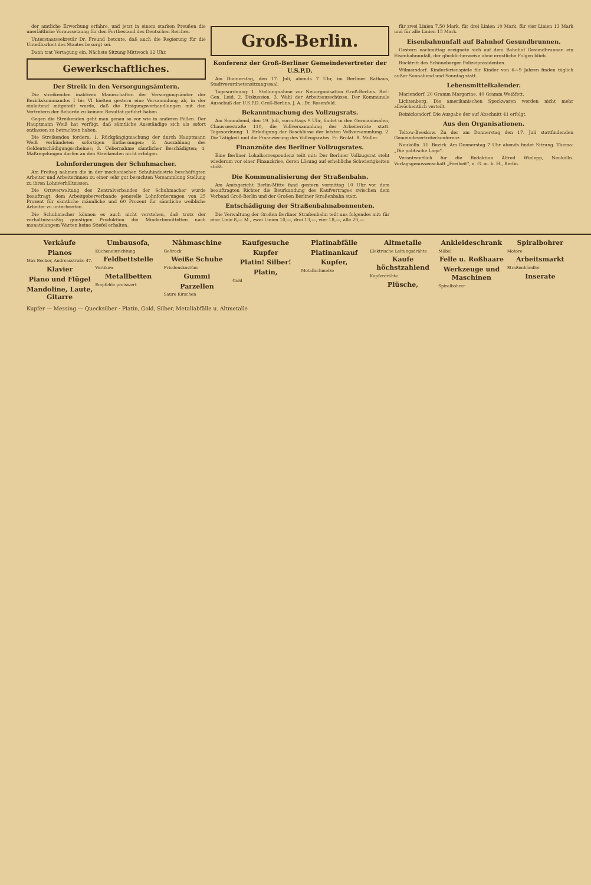der amtliche Erwerbung erfahre, und jetzt in einem starken Preußen die unerläßliche Voraussetzung für den Fortbestand des Deutschen Reiches.
Unterstaatssekretär Dr. Freund betonte, daß auch die Regierung für die Unteilbarkeit des Staates besorgt sei.
Dann trat Vertagung ein. Nächste Sitzung Mittwoch 12 Uhr.
Gewerkschaftliches.
Der Streik in den Versorgungsämtern.
Die streikenden inaktiven Mannschaften der Versorgungsämter der Bezirkskommandos I bis VI hielten gestern eine Versammlung ab, in der einleitend mitgeteilt wurde, daß die Einigungsverhandlungen mit den Vertretern der Behörde zu keinem Resultat geführt haben.
Gegen die Streikenden geht man genau so vor wie in anderen Fällen. Der Hauptmann Weiß hat verfügt, daß sämtliche Ausständige sich als sofort entlassen zu betrachten haben.
Die Streikenden fordern: 1. Rückgängigmachung der durch Hauptmann Weiß verkündeten sofortigen Entlassungen; 2. Auszahlung des Geldentschädigungsscheines; 3. Uebernahme sämtlicher Beschädigten; 4. Maßregelungen dürfen an den Streikenden nicht erfolgen.
Lohnforderungen der Schuhmacher.
Am Freitag nahmen die in der mechanischen Schuhindustrie beschäftigten Arbeiter und Arbeiterinnen zu einer sehr gut besuchten Versammlung Stellung zu ihren Lohnverhältnissen.
Die Ortsverwaltung des Zentralverbandes der Schuhmacher wurde beauftragt, dem Arbeitgeberverbande generelle Lohnforderungen von 25 Prozent für sämtliche männliche und 60 Prozent für sämtliche weibliche Arbeiter zu unterbreiten.
Die Schuhmacher können es auch nicht verstehen, daß trotz der verhältnismäßig günstigen Produktion die Minderbemittelten nach monatelangem Warten keine Stiefel erhalten.
Groß-Berlin.
Konferenz der Groß-Berliner Gemeindevertreter der U.S.P.D.
Am Donnerstag, den 17. Juli, abends 7 Uhr, im Berliner Rathaus, Stadtverordnetensitzungssaal.
Tagesordnung: 1. Stellungnahme zur Neuorganisation Groß-Berlins. Ref.: Gen. Leid. 2. Diskussion. 3. Wahl der Arbeitsausschüsse. Der Kommunale Ausschuß der U.S.P.D. Groß-Berlins. J. A.: Dr. Rosenfeld.
Bekanntmachung des Vollzugsrats.
Am Sonnabend, den 19. Juli, vormittags 9 Uhr, findet in den Germaniasälen, Chausseestraße 110, die Vollversammlung der Arbeiterräte statt. Tagesordnung: 1. Erledigung der Beschlüsse der letzten Vollversammlung. 2. Die Tätigkeit und die Finanzierung des Vollzugsrates. Fr. Brolat. R. Müller.
Finanznöte des Berliner Vollzugsrates.
Eine Berliner Lokalkorrespondenz teilt mit: Der Berliner Vollzugsrat steht wiederum vor einer Finanzkrise, deren Lösung auf erhebliche Schwierigkeiten stößt.
Die Kommunalisierung der Straßenbahn.
Am Amtsgericht Berlin-Mitte fand gestern vormittag 10 Uhr vor dem beauftragten Richter die Beurkundung des Kaufvertrages zwischen dem Verband Groß-Berlin und der Großen Berliner Straßenbahn statt.
Entschädigung der Straßenbahnabonnenten.
Die Verwaltung der Großen Berliner Straßenbahn teilt uns folgendes mit: für eine Linie 8,— M., zwei Linien 10,—, drei 13,—, vier 18,—, alle 20,—.
für zwei Linien 7,50 Mark, für drei Linien 10 Mark, für vier Linien 13 Mark und für alle Linien 15 Mark.
Eisenbahnunfall auf Bahnhof Gesundbrunnen.
Gestern nachmittag ereignete sich auf dem Bahnhof Gesundbrunnen ein Eisenbahnunfall, der glücklicherweise ohne ernstliche Folgen blieb.
Rücktritt des Schöneberger Polizeipräsidenten.
Wilmersdorf. Kinderferienspiele für Kinder von 6—9 Jahren finden täglich außer Sonnabend und Sonntag statt.
Lebensmittelkalender.
Mariendorf. 20 Gramm Margarine, 40 Gramm Weißfett.
Lichtenberg. Die amerikanischen Speckwaren werden nicht mehr allwöchentlich verteilt.
Reinickendorf. Die Ausgabe der auf Abschnitt 41 erfolgt.
Aus den Organisationen.
Teltow-Beeskow. Zu der am Donnerstag den 17. Juli stattfindenden Gemeindevertreterkonferenz.
Neukölln. 11. Bezirk. Am Donnerstag 7 Uhr abends findet Sitzung. Thema: „Die politische Lage".
Verantwortlich für die Redaktion Alfred Wielepp, Neukölln. Verlagsgenossenschaft „Freiheit", e. G. m. b. H., Berlin.
Verkäufe
Pianos
Max Becker, Andreasstraße 47.
Klavier
Piano und Flügel
Mandoline, Laute, Gitarre
Umbausofa,
Kücheneinrichtung
Feldbettstelle
Vertikow
Metallbetten
Empfehle preiswert
Nähmaschine
Gehrock
Weiße Schuhe
Friedenskostüm
Gummi
Parzellen
Saure Kirschen
Kaufgesuche
Kupfer
Platin! Silber!
Platin,
Gold
Platinabfälle
Platinankauf
Kupfer,
Metallschmelze
Altmetalle
Elektrische Leitungsdrähte
Kaufe höchstzahlend
Kupferdrähte
Plüsche,
Ankleideschrank
Möbel
Felle u. Roßhaare
Werkzeuge und Maschinen
Spiralbohrer
Spiralbohrer
Motore
Arbeitsmarkt
Straßenhändler
Inserate
Kupfer — Messing — Quecksilber · Platin, Gold, Silber, Metallabfälle u. Altmetalle